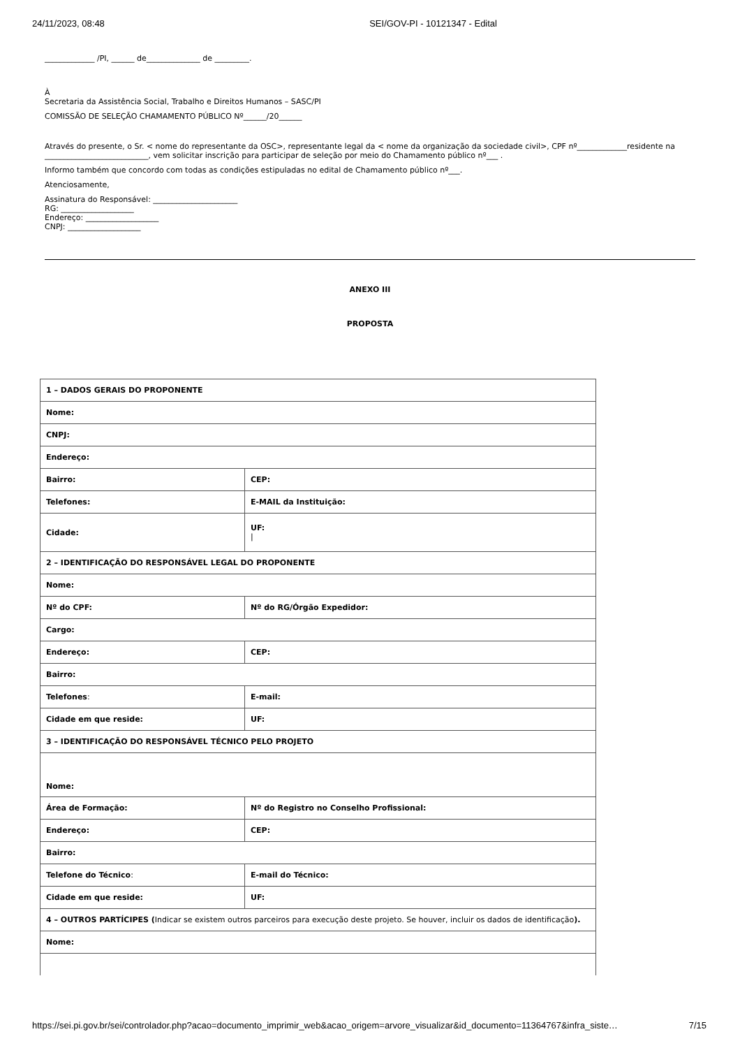24/11/2023, 08:48 SEI/GOV-PI - 10121347 - Edital
_____________ /PI, ______ de______________ de _________.
À
Secretaria da Assistência Social, Trabalho e Direitos Humanos – SASC/PI
COMISSÃO DE SELEÇÃO CHAMAMENTO PÚBLICO Nº______/20______
Através do presente, o Sr. < nome do representante da OSC>, representante legal da < nome da organização da sociedade civil>, CPF nº_____________residente na ___________________________, vem solicitar inscrição para participar de seleção por meio do Chamamento público nº___ .
Informo também que concordo com todas as condições estipuladas no edital de Chamamento público nº___.
Atenciosamente,
Assinatura do Responsável: ______________________
RG: ___________________
Endereço: ___________________
CNPJ: ___________________
ANEXO III
PROPOSTA
| 1 – DADOS GERAIS DO PROPONENTE | |
| Nome: | |
| CNPJ: | |
| Endereço: | |
| Bairro: | CEP: |
| Telefones: | E-MAIL da Instituição: |
| Cidade: | UF: / |
| 2 – IDENTIFICAÇÃO DO RESPONSÁVEL LEGAL DO PROPONENTE | |
| Nome: | |
| Nº do CPF: | Nº do RG/Órgão Expedidor: |
| Cargo: | |
| Endereço: | CEP: |
| Bairro: | |
| Telefones : | E-mail: |
| Cidade em que reside: | UF: |
| 3 – IDENTIFICAÇÃO DO RESPONSÁVEL TÉCNICO PELO PROJETO | |
| Nome: | |
| Área de Formação: | Nº do Registro no Conselho Profissional: |
| Endereço: | CEP: |
| Bairro: | |
| Telefone do Técnico : | E-mail do Técnico: |
| Cidade em que reside: | UF: |
| 4 – OUTROS PARTÍCIPES ( Indicar se existem outros parceiros para execução deste projeto. Se houver, incluir os dados de identificação ). | |
| Nome: | |
https://sei.pi.gov.br/sei/controlador.php?acao=documento_imprimir_web&acao_origem=arvore_visualizar&id_documento=11364767&infra_siste… 7/15